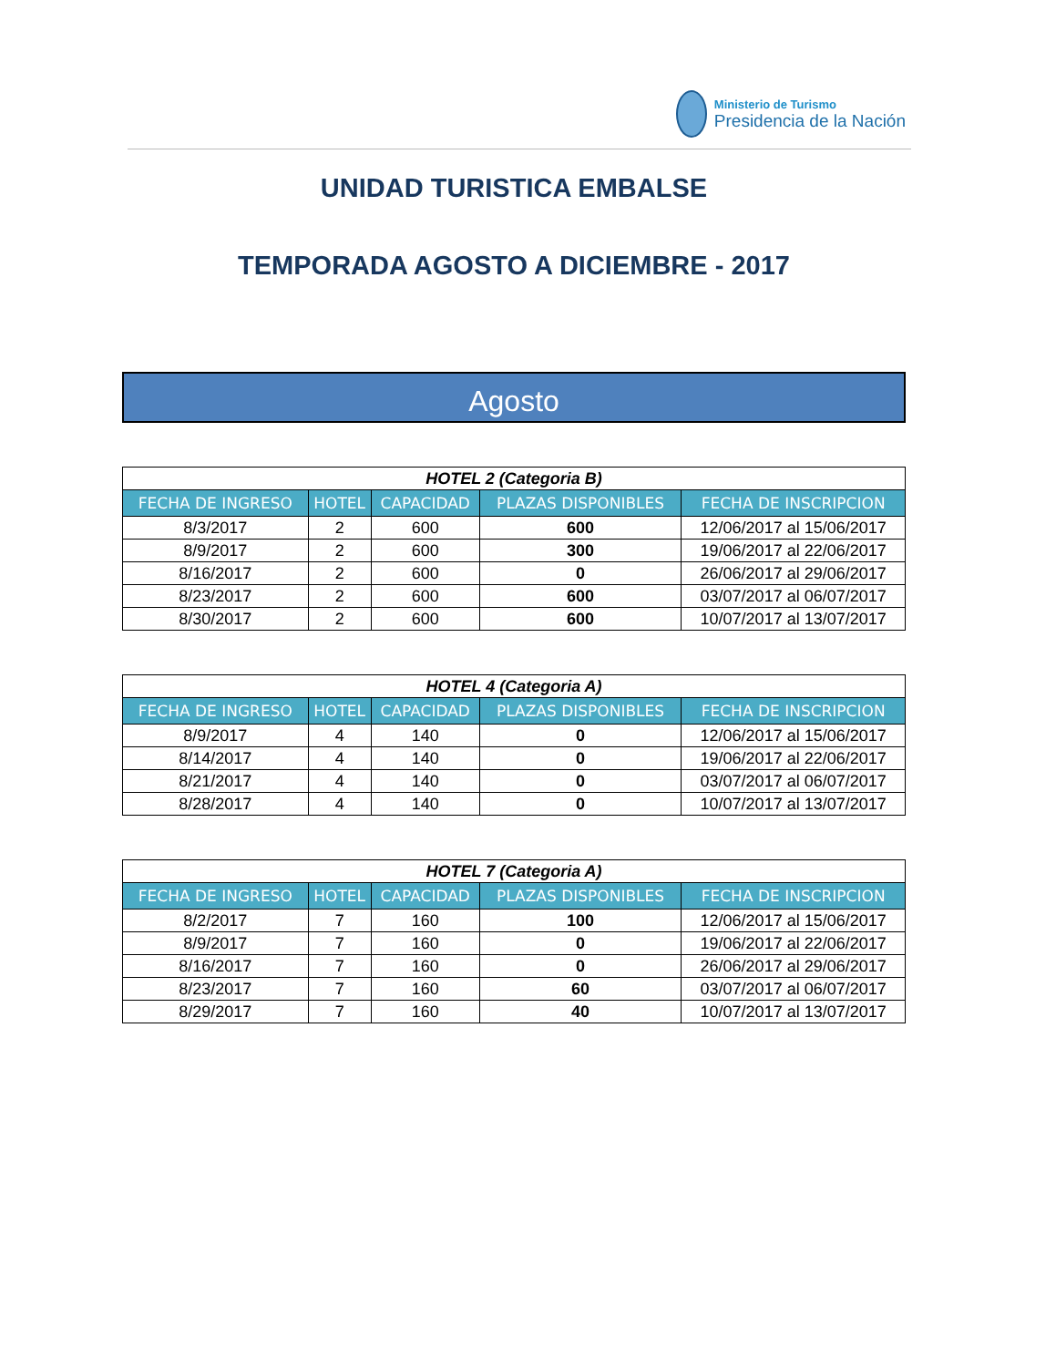Ministerio de Turismo
Presidencia de la Nación
UNIDAD TURISTICA EMBALSE
TEMPORADA AGOSTO A DICIEMBRE - 2017
Agosto
| HOTEL 2 (Categoria B) | | | | |
| FECHA DE INGRESO | HOTEL | CAPACIDAD | PLAZAS DISPONIBLES | FECHA DE INSCRIPCION |
| 8/3/2017 | 2 | 600 | 600 | 12/06/2017 al 15/06/2017 |
| 8/9/2017 | 2 | 600 | 300 | 19/06/2017 al 22/06/2017 |
| 8/16/2017 | 2 | 600 | 0 | 26/06/2017 al 29/06/2017 |
| 8/23/2017 | 2 | 600 | 600 | 03/07/2017 al 06/07/2017 |
| 8/30/2017 | 2 | 600 | 600 | 10/07/2017 al 13/07/2017 |
| HOTEL 4 (Categoria A) | | | | |
| FECHA DE INGRESO | HOTEL | CAPACIDAD | PLAZAS DISPONIBLES | FECHA DE INSCRIPCION |
| 8/9/2017 | 4 | 140 | 0 | 12/06/2017 al 15/06/2017 |
| 8/14/2017 | 4 | 140 | 0 | 19/06/2017 al 22/06/2017 |
| 8/21/2017 | 4 | 140 | 0 | 03/07/2017 al 06/07/2017 |
| 8/28/2017 | 4 | 140 | 0 | 10/07/2017 al 13/07/2017 |
| HOTEL 7 (Categoria A) | | | | |
| FECHA DE INGRESO | HOTEL | CAPACIDAD | PLAZAS DISPONIBLES | FECHA DE INSCRIPCION |
| 8/2/2017 | 7 | 160 | 100 | 12/06/2017 al 15/06/2017 |
| 8/9/2017 | 7 | 160 | 0 | 19/06/2017 al 22/06/2017 |
| 8/16/2017 | 7 | 160 | 0 | 26/06/2017 al 29/06/2017 |
| 8/23/2017 | 7 | 160 | 60 | 03/07/2017 al 06/07/2017 |
| 8/29/2017 | 7 | 160 | 40 | 10/07/2017 al 13/07/2017 |